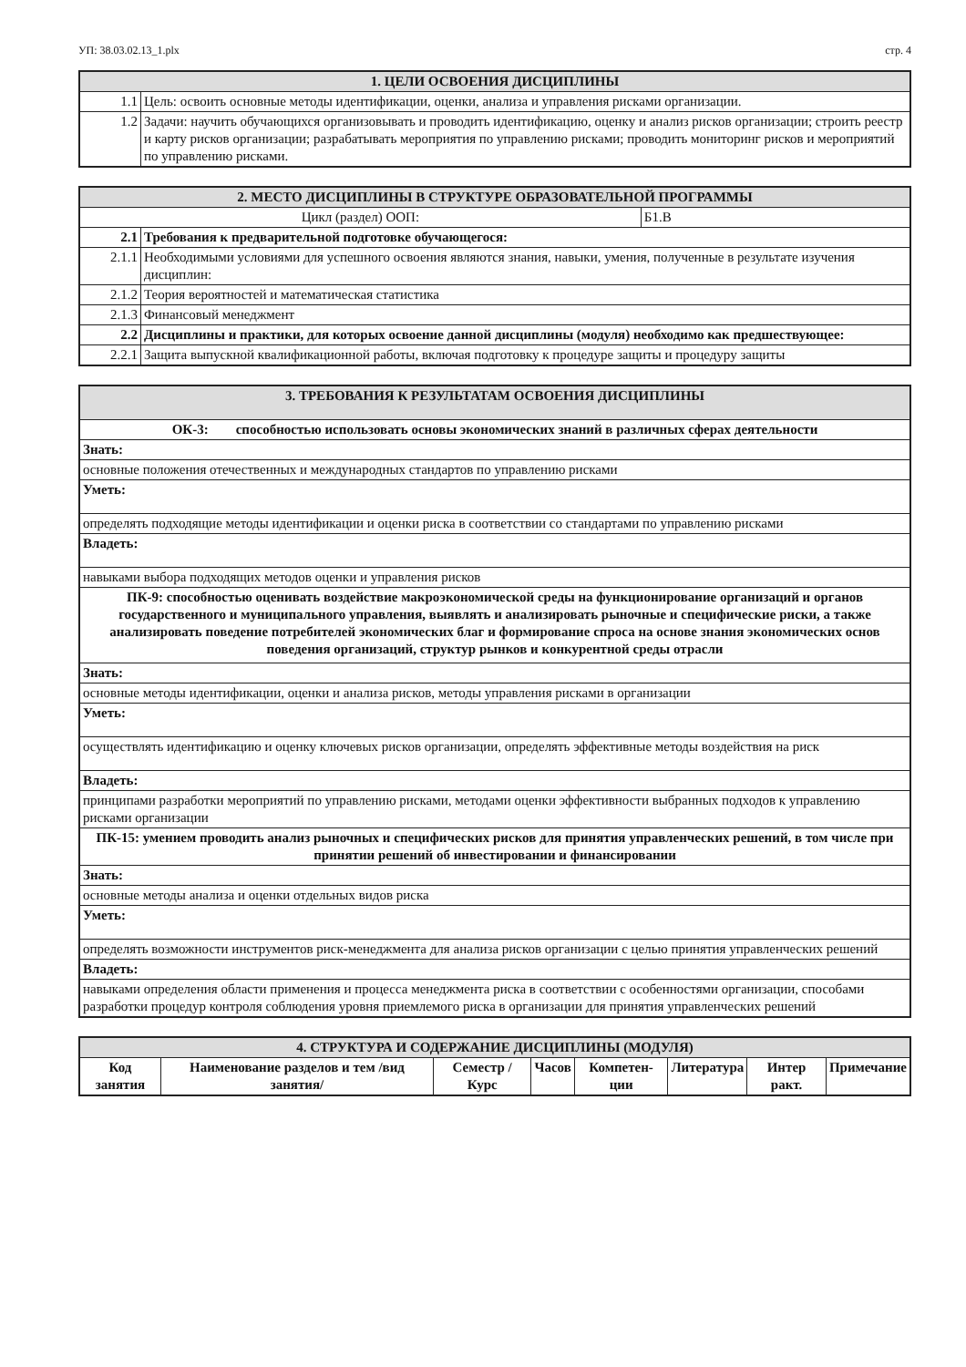УП: 38.03.02.13_1.plx стр. 4
| 1. ЦЕЛИ ОСВОЕНИЯ ДИСЦИПЛИНЫ | |
| --- | --- |
| 1.1 | Цель: освоить основные методы идентификации, оценки, анализа и управления рисками организации. |
| 1.2 | Задачи: научить обучающихся организовывать и проводить идентификацию, оценку и анализ рисков организации; строить реестр и карту рисков организации; разрабатывать мероприятия по управлению рисками; проводить мониторинг рисков и мероприятий по управлению рисками. |
| 2. МЕСТО ДИСЦИПЛИНЫ В СТРУКТУРЕ ОБРАЗОВАТЕЛЬНОЙ ПРОГРАММЫ | | |
| --- | --- | --- |
| Цикл (раздел) ООП: | | Б1.В |
| 2.1 | Требования к предварительной подготовке обучающегося: | |
| 2.1.1 | Необходимыми условиями для успешного освоения являются знания, навыки, умения, полученные в результате изучения дисциплин: | |
| 2.1.2 | Теория вероятностей и математическая статистика | |
| 2.1.3 | Финансовый менеджмент | |
| 2.2 | Дисциплины и практики, для которых освоение данной дисциплины (модуля) необходимо как предшествующее: | |
| 2.2.1 | Защита выпускной квалификационной работы, включая подготовку к процедуре защиты и процедуру защиты | |
| 3. ТРЕБОВАНИЯ К РЕЗУЛЬТАТАМ ОСВОЕНИЯ ДИСЦИПЛИНЫ |
| --- |
| ОК-3: способностью использовать основы экономических знаний в различных сферах деятельности |
| Знать: |
| основные положения отечественных и международных стандартов по управлению рисками |
| Уметь: |
| определять подходящие методы идентификации и оценки риска в соответствии со стандартами по управлению рисками |
| Владеть: |
| навыками выбора подходящих методов оценки и управления рисков |
| ПК-9: способностью оценивать воздействие макроэкономической среды на функционирование организаций и органов государственного и муниципального управления, выявлять и анализировать рыночные и специфические риски, а также анализировать поведение потребителей экономических благ и формирование спроса на основе знания экономических основ поведения организаций, структур рынков и конкурентной среды отрасли |
| Знать: |
| основные методы идентификации, оценки и анализа рисков, методы управления рисками в организации |
| Уметь: |
| осуществлять идентификацию и оценку ключевых рисков организации, определять эффективные методы воздействия на риск |
| Владеть: |
| принципами разработки мероприятий по управлению рисками, методами оценки эффективности выбранных подходов к управлению рисками организации |
| ПК-15: умением проводить анализ рыночных и специфических рисков для принятия управленческих решений, в том числе при принятии решений об инвестировании и финансировании |
| Знать: |
| основные методы анализа и оценки отдельных видов риска |
| Уметь: |
| определять возможности инструментов риск-менеджмента для анализа рисков организации с целью принятия управленческих решений |
| Владеть: |
| навыками определения области применения и процесса менеджмента риска в соответствии с особенностями организации, способами разработки процедур контроля соблюдения уровня приемлемого риска в организации для принятия управленческих решений |
| 4. СТРУКТУРА И СОДЕРЖАНИЕ ДИСЦИПЛИНЫ (МОДУЛЯ) | | | | | | | |
| --- | --- | --- | --- | --- | --- | --- | --- |
| Код занятия | Наименование разделов и тем /вид занятия/ | Семестр / Курс | Часов | Компетен-ции | Литература | Интер ракт. | Примечание |